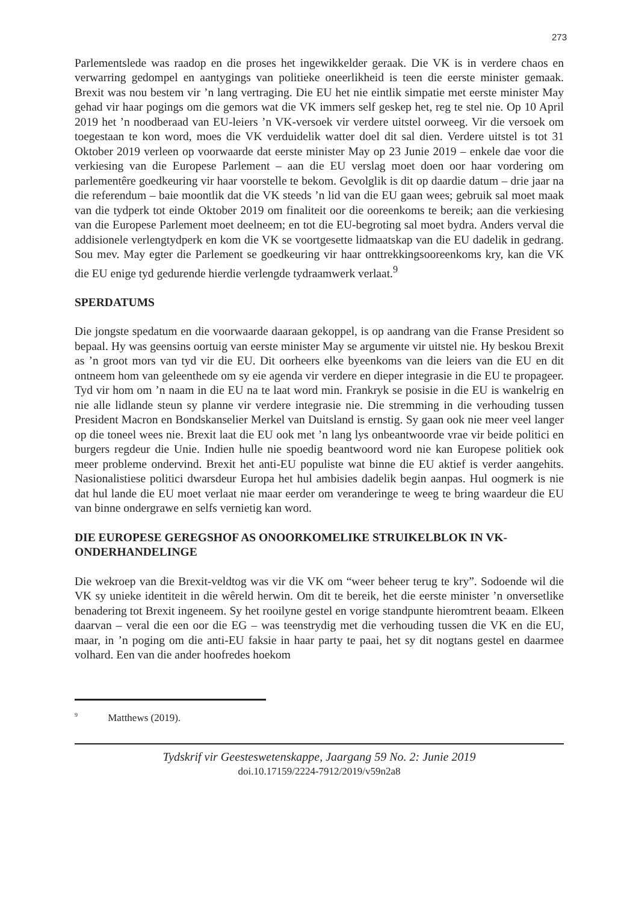273
Parlementslede was raadop en die proses het ingewikkelder geraak. Die VK is in verdere chaos en verwarring gedompel en aantygings van politieke oneerlikheid is teen die eerste minister gemaak. Brexit was nou bestem vir ’n lang vertraging. Die EU het nie eintlik simpatie met eerste minister May gehad vir haar pogings om die gemors wat die VK immers self geskep het, reg te stel nie. Op 10 April 2019 het ’n noodberaad van EU-leiers ’n VK-versoek vir verdere uitstel oorweeg. Vir die versoek om toegestaan te kon word, moes die VK verduidelik watter doel dit sal dien. Verdere uitstel is tot 31 Oktober 2019 verleen op voorwaarde dat eerste minister May op 23 Junie 2019 – enkele dae voor die verkiesing van die Europese Parlement – aan die EU verslag moet doen oor haar vordering om parlementêre goedkeuring vir haar voorstelle te bekom. Gevolglik is dit op daardie datum – drie jaar na die referendum – baie moontlik dat die VK steeds ’n lid van die EU gaan wees; gebruik sal moet maak van die tydperk tot einde Oktober 2019 om finaliteit oor die ooreenkoms te bereik; aan die verkiesing van die Europese Parlement moet deelneem; en tot die EU-begroting sal moet bydra. Anders verval die addisionele verlengtydperk en kom die VK se voortgesette lidmaatskap van die EU dadelik in gedrang. Sou mev. May egter die Parlement se goedkeuring vir haar onttrekkingsooreenkoms kry, kan die VK die EU enige tyd gedurende hierdie verlengde tydraamwerk verlaat.<sup>9</sup>
SPERDATUMS
Die jongste spedatum en die voorwaarde daaraan gekoppel, is op aandrang van die Franse President so bepaal. Hy was geensins oortuig van eerste minister May se argumente vir uitstel nie. Hy beskou Brexit as ’n groot mors van tyd vir die EU. Dit oorheers elke byeenkoms van die leiers van die EU en dit ontneem hom van geleenthede om sy eie agenda vir verdere en dieper integrasie in die EU te propageer. Tyd vir hom om ’n naam in die EU na te laat word min. Frankryk se posisie in die EU is wankelrig en nie alle lidlande steun sy planne vir verdere integrasie nie. Die stremming in die verhouding tussen President Macron en Bondskanselier Merkel van Duitsland is ernstig. Sy gaan ook nie meer veel langer op die toneel wees nie. Brexit laat die EU ook met ’n lang lys onbeantwoorde vrae vir beide politici en burgers regdeur die Unie. Indien hulle nie spoedig beantwoord word nie kan Europese politiek ook meer probleme ondervind. Brexit het anti-EU populiste wat binne die EU aktief is verder aangehits. Nasionalistiese politici dwarsdeur Europa het hul ambisies dadelik begin aanpas. Hul oogmerk is nie dat hul lande die EU moet verlaat nie maar eerder om veranderinge te weeg te bring waardeur die EU van binne ondergrawe en selfs vernietig kan word.
DIE EUROPESE GEREGSHOF AS ONOORKOMELIKE STRUIKELBLOK IN VK-ONDERHANDELINGE
Die wekroep van die Brexit-veldtog was vir die VK om “weer beheer terug te kry”. Sodoende wil die VK sy unieke identiteit in die wêreld herwin. Om dit te bereik, het die eerste minister ’n onversetlike benadering tot Brexit ingeneem. Sy het rooilyne gestel en vorige standpunte hieromtrent beaam. Elkeen daarvan – veral die een oor die EG – was teenstrydig met die verhouding tussen die VK en die EU, maar, in ’n poging om die anti-EU faksie in haar party te paai, het sy dit nogtans gestel en daarmee volhard. Een van die ander hoofredes hoekom
<sup>9</sup> Matthews (2019).
Tydskrif vir Geesteswetenskappe, Jaargang 59 No. 2: Junie 2019
doi.10.17159/2224-7912/2019/v59n2a8